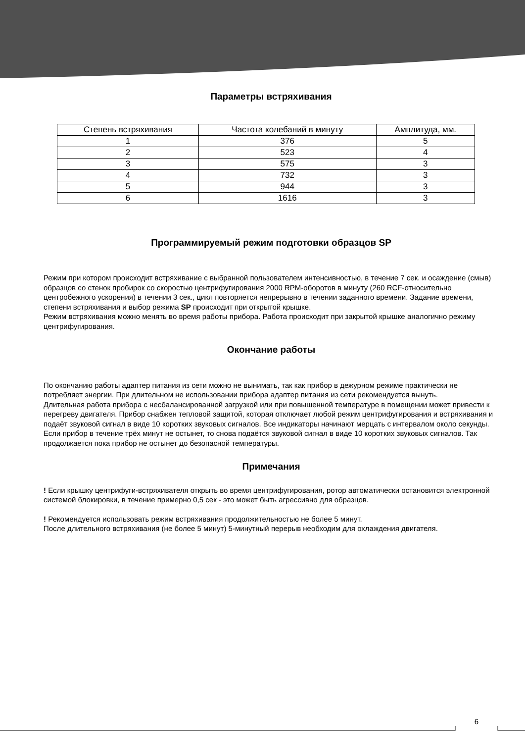Параметры встряхивания
| Степень встряхивания | Частота колебаний в минуту | Амплитуда, мм. |
| --- | --- | --- |
| 1 | 376 | 5 |
| 2 | 523 | 4 |
| 3 | 575 | 3 |
| 4 | 732 | 3 |
| 5 | 944 | 3 |
| 6 | 1616 | 3 |
Программируемый режим подготовки образцов SP
Режим при котором происходит встряхивание с выбранной пользователем интенсивностью, в течение 7 сек. и осаждение (смыв) образцов со стенок пробирок со скоростью центрифугирования 2000 RPM-оборотов в минуту (260 RCF-относительно центробежного ускорения) в течении 3 сек., цикл повторяется непрерывно в течении заданного времени. Задание времени, степени встряхивания и выбор режима SP происходит при открытой крышке.
Режим встряхивания можно менять во время работы прибора. Работа происходит при закрытой крышке аналогично режиму центрифугирования.
Окончание работы
По окончанию работы адаптер питания из сети можно не вынимать, так как прибор в дежурном режиме практически не потребляет энергии. При длительном не использовании прибора адаптер питания из сети рекомендуется вынуть.
Длительная работа прибора с несбалансированной загрузкой или при повышенной температуре в помещении может привести к перегреву двигателя. Прибор снабжен тепловой защитой, которая отключает любой режим центрифугирования и встряхивания и подаёт звуковой сигнал в виде 10 коротких звуковых сигналов. Все индикаторы начинают мерцать с интервалом около секунды. Если прибор в течение трёх минут не остынет, то снова подаётся звуковой сигнал в виде 10 коротких звуковых сигналов. Так продолжается пока прибор не остынет до безопасной температуры.
Примечания
! Если крышку центрифуги-встряхивателя открыть во время центрифугирования, ротор автоматически остановится электронной системой блокировки, в течение примерно 0,5 сек - это может быть агрессивно для образцов.
! Рекомендуется использовать режим встряхивания продолжительностью не более 5 минут.
После длительного встряхивания (не более 5 минут) 5-минутный перерыв необходим для охлаждения двигателя.
6